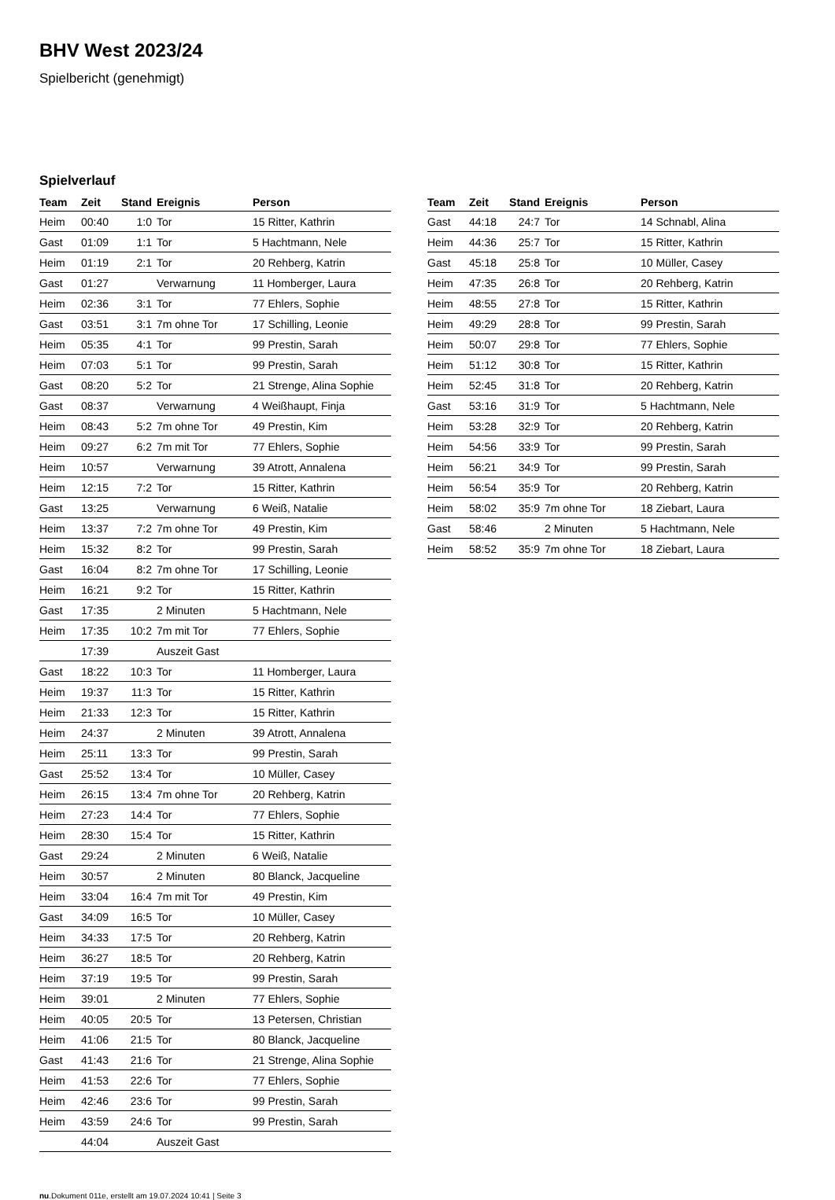BHV West 2023/24
Spielbericht (genehmigt)
Spielverlauf
| Team | Zeit | Stand | Ereignis | Person |
| --- | --- | --- | --- | --- |
| Heim | 00:40 | 1:0 | Tor | 15 Ritter, Kathrin |
| Gast | 01:09 | 1:1 | Tor | 5 Hachtmann, Nele |
| Heim | 01:19 | 2:1 | Tor | 20 Rehberg, Katrin |
| Gast | 01:27 | | Verwarnung | 11 Homberger, Laura |
| Heim | 02:36 | 3:1 | Tor | 77 Ehlers, Sophie |
| Gast | 03:51 | 3:1 | 7m ohne Tor | 17 Schilling, Leonie |
| Heim | 05:35 | 4:1 | Tor | 99 Prestin, Sarah |
| Heim | 07:03 | 5:1 | Tor | 99 Prestin, Sarah |
| Gast | 08:20 | 5:2 | Tor | 21 Strenge, Alina Sophie |
| Gast | 08:37 | | Verwarnung | 4 Weißhaupt, Finja |
| Heim | 08:43 | 5:2 | 7m ohne Tor | 49 Prestin, Kim |
| Heim | 09:27 | 6:2 | 7m mit Tor | 77 Ehlers, Sophie |
| Heim | 10:57 | | Verwarnung | 39 Atrott, Annalena |
| Heim | 12:15 | 7:2 | Tor | 15 Ritter, Kathrin |
| Gast | 13:25 | | Verwarnung | 6 Weiß, Natalie |
| Heim | 13:37 | 7:2 | 7m ohne Tor | 49 Prestin, Kim |
| Heim | 15:32 | 8:2 | Tor | 99 Prestin, Sarah |
| Gast | 16:04 | 8:2 | 7m ohne Tor | 17 Schilling, Leonie |
| Heim | 16:21 | 9:2 | Tor | 15 Ritter, Kathrin |
| Gast | 17:35 | | 2 Minuten | 5 Hachtmann, Nele |
| Heim | 17:35 | 10:2 | 7m mit Tor | 77 Ehlers, Sophie |
| | 17:39 | | Auszeit Gast | |
| Gast | 18:22 | 10:3 | Tor | 11 Homberger, Laura |
| Heim | 19:37 | 11:3 | Tor | 15 Ritter, Kathrin |
| Heim | 21:33 | 12:3 | Tor | 15 Ritter, Kathrin |
| Heim | 24:37 | | 2 Minuten | 39 Atrott, Annalena |
| Heim | 25:11 | 13:3 | Tor | 99 Prestin, Sarah |
| Gast | 25:52 | 13:4 | Tor | 10 Müller, Casey |
| Heim | 26:15 | 13:4 | 7m ohne Tor | 20 Rehberg, Katrin |
| Heim | 27:23 | 14:4 | Tor | 77 Ehlers, Sophie |
| Heim | 28:30 | 15:4 | Tor | 15 Ritter, Kathrin |
| Gast | 29:24 | | 2 Minuten | 6 Weiß, Natalie |
| Heim | 30:57 | | 2 Minuten | 80 Blanck, Jacqueline |
| Heim | 33:04 | 16:4 | 7m mit Tor | 49 Prestin, Kim |
| Gast | 34:09 | 16:5 | Tor | 10 Müller, Casey |
| Heim | 34:33 | 17:5 | Tor | 20 Rehberg, Katrin |
| Heim | 36:27 | 18:5 | Tor | 20 Rehberg, Katrin |
| Heim | 37:19 | 19:5 | Tor | 99 Prestin, Sarah |
| Heim | 39:01 | | 2 Minuten | 77 Ehlers, Sophie |
| Heim | 40:05 | 20:5 | Tor | 13 Petersen, Christian |
| Heim | 41:06 | 21:5 | Tor | 80 Blanck, Jacqueline |
| Gast | 41:43 | 21:6 | Tor | 21 Strenge, Alina Sophie |
| Heim | 41:53 | 22:6 | Tor | 77 Ehlers, Sophie |
| Heim | 42:46 | 23:6 | Tor | 99 Prestin, Sarah |
| Heim | 43:59 | 24:6 | Tor | 99 Prestin, Sarah |
| | 44:04 | | Auszeit Gast | |
| Team | Zeit | Stand | Ereignis | Person |
| --- | --- | --- | --- | --- |
| Gast | 44:18 | 24:7 | Tor | 14 Schnabl, Alina |
| Heim | 44:36 | 25:7 | Tor | 15 Ritter, Kathrin |
| Gast | 45:18 | 25:8 | Tor | 10 Müller, Casey |
| Heim | 47:35 | 26:8 | Tor | 20 Rehberg, Katrin |
| Heim | 48:55 | 27:8 | Tor | 15 Ritter, Kathrin |
| Heim | 49:29 | 28:8 | Tor | 99 Prestin, Sarah |
| Heim | 50:07 | 29:8 | Tor | 77 Ehlers, Sophie |
| Heim | 51:12 | 30:8 | Tor | 15 Ritter, Kathrin |
| Heim | 52:45 | 31:8 | Tor | 20 Rehberg, Katrin |
| Gast | 53:16 | 31:9 | Tor | 5 Hachtmann, Nele |
| Heim | 53:28 | 32:9 | Tor | 20 Rehberg, Katrin |
| Heim | 54:56 | 33:9 | Tor | 99 Prestin, Sarah |
| Heim | 56:21 | 34:9 | Tor | 99 Prestin, Sarah |
| Heim | 56:54 | 35:9 | Tor | 20 Rehberg, Katrin |
| Heim | 58:02 | 35:9 | 7m ohne Tor | 18 Ziebart, Laura |
| Gast | 58:46 | | 2 Minuten | 5 Hachtmann, Nele |
| Heim | 58:52 | 35:9 | 7m ohne Tor | 18 Ziebart, Laura |
nu.Dokument 011e, erstellt am 19.07.2024 10:41 | Seite 3